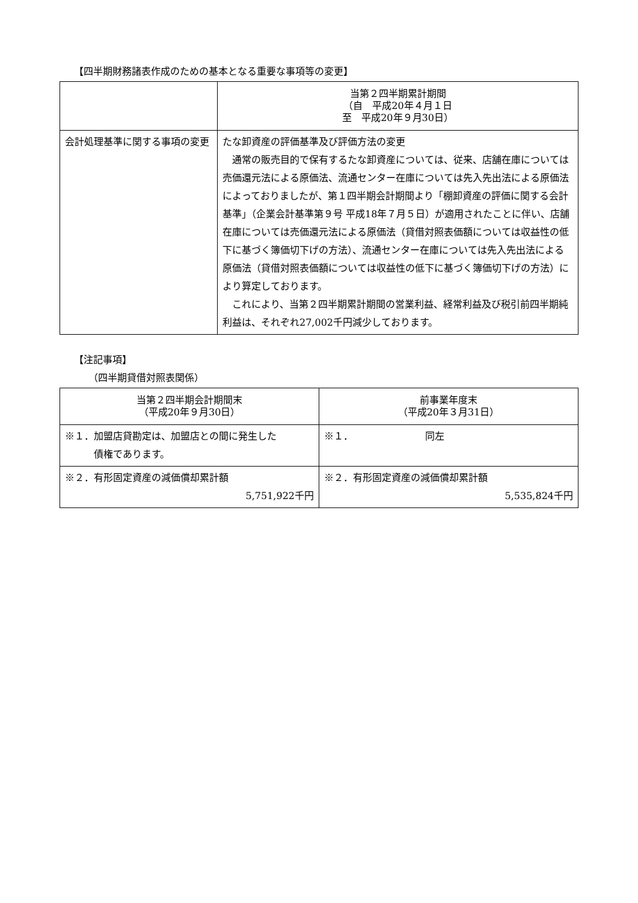【四半期財務諸表作成のための基本となる重要な事項等の変更】
| | 当第２四半期累計期間 （自 平成20年４月１日 至 平成20年９月30日） |
| --- | --- |
| 会計処理基準に関する事項の変更 | たな卸資産の評価基準及び評価方法の変更 通常の販売目的で保有するたな卸資産については、従来、店舗在庫については売価還元法による原価法、流通センター在庫については先入先出法による原価法によっておりましたが、第１四半期会計期間より「棚卸資産の評価に関する会計基準」（企業会計基準第９号 平成18年７月５日）が適用されたことに伴い、店舗在庫については売価還元法による原価法（貸借対照表価額については収益性の低下に基づく簿価切下げの方法）、流通センター在庫については先入先出法による原価法（貸借対照表価額については収益性の低下に基づく簿価切下げの方法）により算定しております。 これにより、当第２四半期累計期間の営業利益、経常利益及び税引前四半期純利益は、それぞれ27,002千円減少しております。 |
【注記事項】
（四半期貸借対照表関係）
| 当第２四半期会計期間末 （平成20年９月30日） | 前事業年度末 （平成20年３月31日） |
| --- | --- |
| ※１．加盟店貸勘定は、加盟店との間に発生した 債権であります。 | ※１． 同左 |
| ※２．有形固定資産の減価償却累計額 5,751,922千円 | ※２．有形固定資産の減価償却累計額 5,535,824千円 |